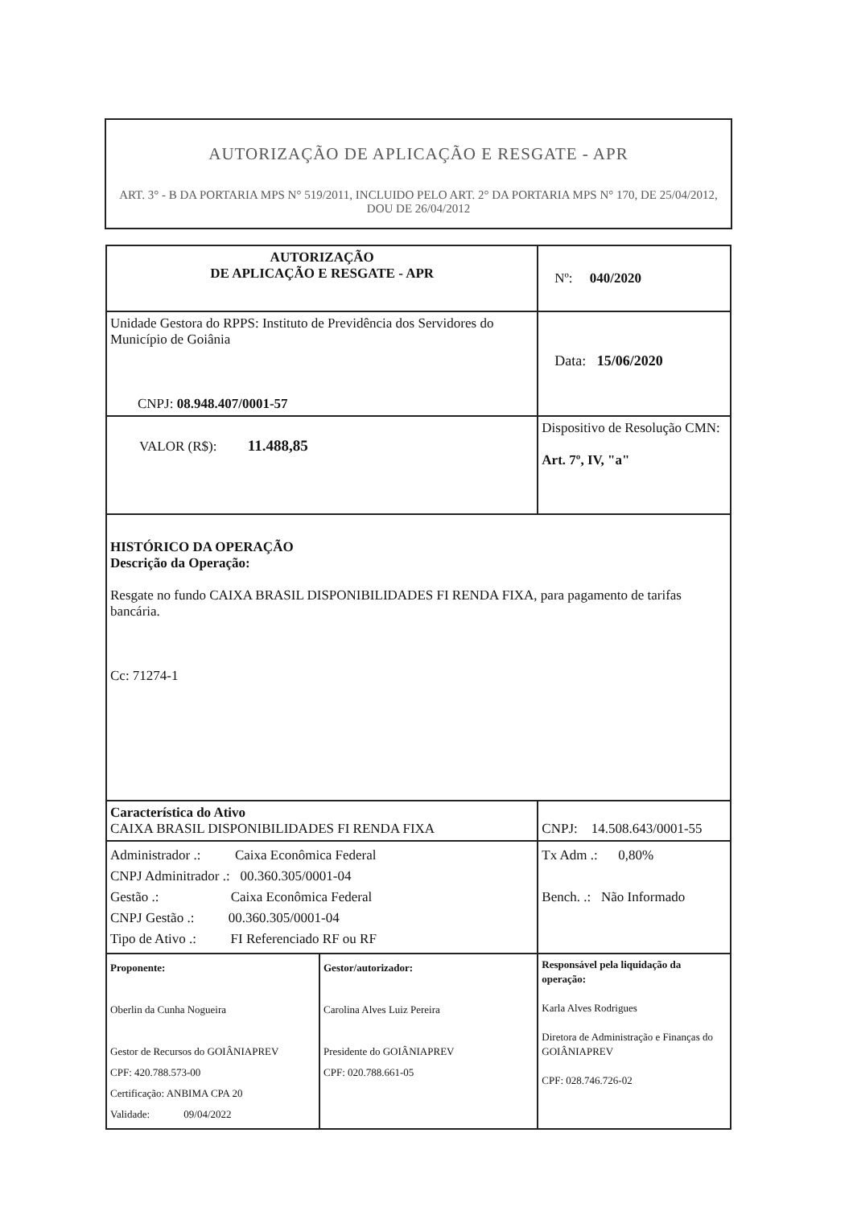AUTORIZAÇÃO DE APLICAÇÃO E RESGATE - APR
ART. 3° - B DA PORTARIA MPS N° 519/2011, INCLUIDO PELO ART. 2° DA PORTARIA MPS N° 170, DE 25/04/2012, DOU DE 26/04/2012
| AUTORIZAÇÃO DE APLICAÇÃO E RESGATE - APR | | Nº: 040/2020 | |
| Unidade Gestora do RPPS: Instituto de Previdência dos Servidores do Município de Goiânia CNPJ: 08.948.407/0001-57 | | Data: 15/06/2020 | |
| VALOR (R$): 11.488,85 | | Dispositivo de Resolução CMN: Art. 7º, IV, "a" | |
| HISTÓRICO DA OPERAÇÃO Descrição da Operação: Resgate no fundo CAIXA BRASIL DISPONIBILIDADES FI RENDA FIXA, para pagamento de tarifas bancária. Cc: 71274-1 | | | |
| Característica do Ativo CAIXA BRASIL DISPONIBILIDADES FI RENDA FIXA | | | CNPJ: 14.508.643/0001-55 |
| Administrador .: Caixa Econômica Federal CNPJ Adminitrador .: 00.360.305/0001-04 Gestão .: Caixa Econômica Federal CNPJ Gestão .: 00.360.305/0001-04 Tipo de Ativo .: FI Referenciado RF ou RF | | | Tx Adm .: 0,80% Bench. .: Não Informado |
| Proponente: Oberlin da Cunha Nogueira Gestor de Recursos do GOIÂNIAPREV CPF: 420.788.573-00 Certificação: ANBIMA CPA 20 Validade: 09/04/2022 | Gestor/autorizador: Carolina Alves Luiz Pereira Presidente do GOIÂNIAPREV CPF: 020.788.661-05 | | Responsável pela liquidação da operação: Karla Alves Rodrigues Diretora de Administração e Finanças do GOIÂNIAPREV CPF: 028.746.726-02 |